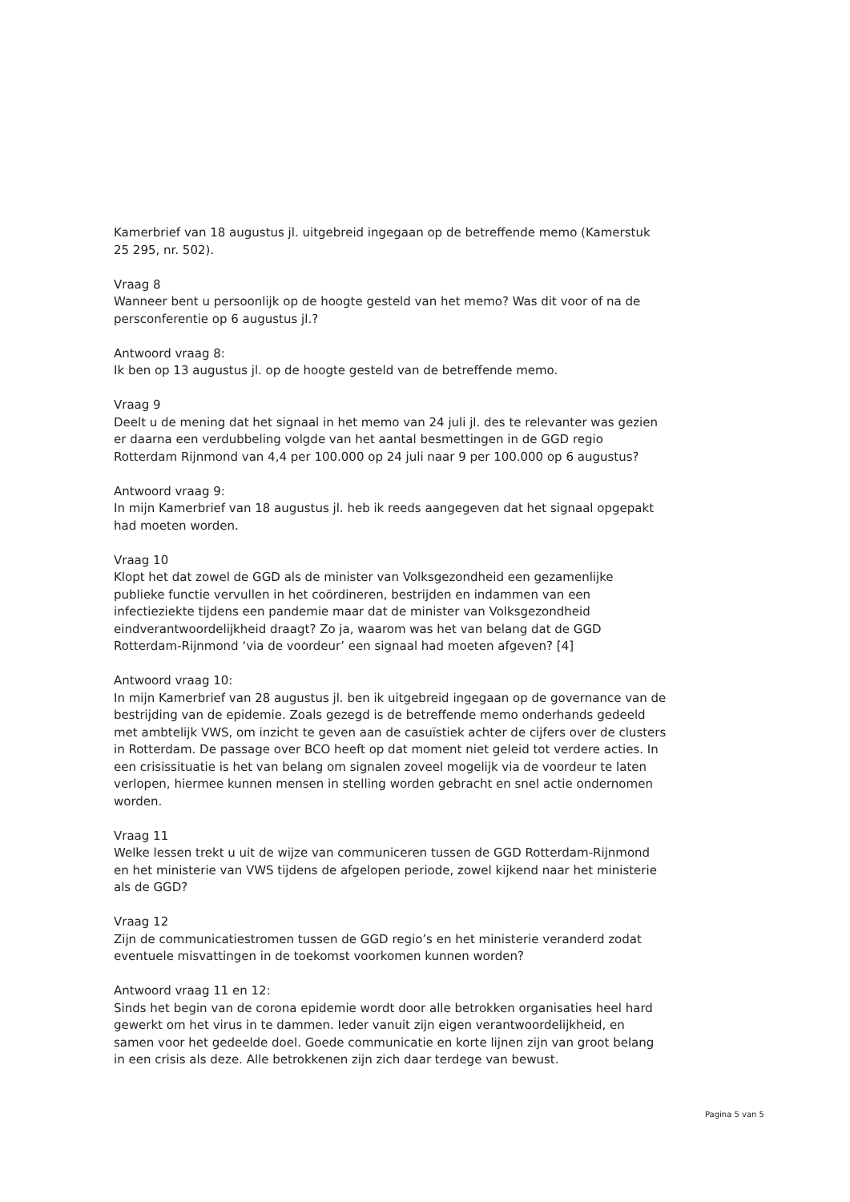Kamerbrief van 18 augustus jl. uitgebreid ingegaan op de betreffende memo (Kamerstuk 25 295, nr. 502).
Vraag 8
Wanneer bent u persoonlijk op de hoogte gesteld van het memo? Was dit voor of na de persconferentie op 6 augustus jl.?
Antwoord vraag 8:
Ik ben op 13 augustus jl. op de hoogte gesteld van de betreffende memo.
Vraag 9
Deelt u de mening dat het signaal in het memo van 24 juli jl. des te relevanter was gezien er daarna een verdubbeling volgde van het aantal besmettingen in de GGD regio Rotterdam Rijnmond van 4,4 per 100.000 op 24 juli naar 9 per 100.000 op 6 augustus?
Antwoord vraag 9:
In mijn Kamerbrief van 18 augustus jl. heb ik reeds aangegeven dat het signaal opgepakt had moeten worden.
Vraag 10
Klopt het dat zowel de GGD als de minister van Volksgezondheid een gezamenlijke publieke functie vervullen in het coördineren, bestrijden en indammen van een infectieziekte tijdens een pandemie maar dat de minister van Volksgezondheid eindverantwoordelijkheid draagt? Zo ja, waarom was het van belang dat de GGD Rotterdam-Rijnmond ‘via de voordeur’ een signaal had moeten afgeven? [4]
Antwoord vraag 10:
In mijn Kamerbrief van 28 augustus jl. ben ik uitgebreid ingegaan op de governance van de bestrijding van de epidemie. Zoals gezegd is de betreffende memo onderhands gedeeld met ambtelijk VWS, om inzicht te geven aan de casuïstiek achter de cijfers over de clusters in Rotterdam. De passage over BCO heeft op dat moment niet geleid tot verdere acties. In een crisissituatie is het van belang om signalen zoveel mogelijk via de voordeur te laten verlopen, hiermee kunnen mensen in stelling worden gebracht en snel actie ondernomen worden.
Vraag 11
Welke lessen trekt u uit de wijze van communiceren tussen de GGD Rotterdam-Rijnmond en het ministerie van VWS tijdens de afgelopen periode, zowel kijkend naar het ministerie als de GGD?
Vraag 12
Zijn de communicatiestromen tussen de GGD regio’s en het ministerie veranderd zodat eventuele misvattingen in de toekomst voorkomen kunnen worden?
Antwoord vraag 11 en 12:
Sinds het begin van de corona epidemie wordt door alle betrokken organisaties heel hard gewerkt om het virus in te dammen. Ieder vanuit zijn eigen verantwoordelijkheid, en samen voor het gedeelde doel. Goede communicatie en korte lijnen zijn van groot belang in een crisis als deze. Alle betrokkenen zijn zich daar terdege van bewust.
Pagina 5 van 5